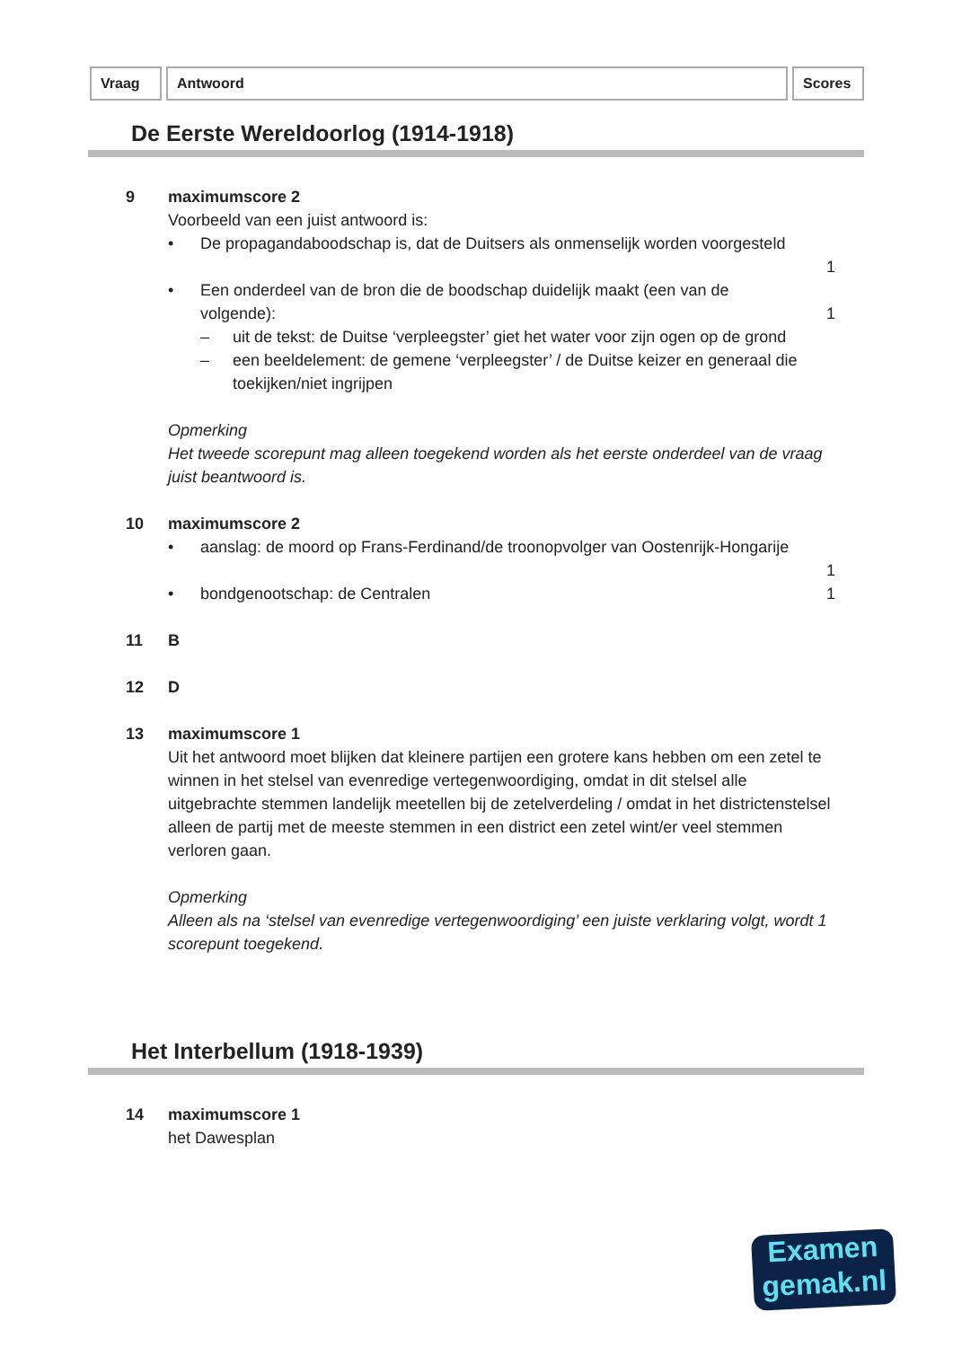Vraag Antwoord Scores
De Eerste Wereldoorlog (1914-1918)
9 maximumscore 2
Voorbeeld van een juist antwoord is:
• De propagandaboodschap is, dat de Duitsers als onmenselijk worden voorgesteld
1
• Een onderdeel van de bron die de boodschap duidelijk maakt (een van de volgende):
– uit de tekst: de Duitse ‘verpleegster’ giet het water voor zijn ogen op de grond
– een beeldelement: de gemene ‘verpleegster’ / de Duitse keizer en generaal die toekijken/niet ingrijpen
1
Opmerking
Het tweede scorepunt mag alleen toegekend worden als het eerste onderdeel van de vraag juist beantwoord is.
10 maximumscore 2
• aanslag: de moord op Frans-Ferdinand/de troonopvolger van Oostenrijk-Hongarije
1
• bondgenootschap: de Centralen 1
11 B
12 D
13 maximumscore 1
Uit het antwoord moet blijken dat kleinere partijen een grotere kans hebben om een zetel te winnen in het stelsel van evenredige vertegenwoordiging, omdat in dit stelsel alle uitgebrachte stemmen landelijk meetellen bij de zetelverdeling / omdat in het districtenstelsel alleen de partij met de meeste stemmen in een district een zetel wint/er veel stemmen verloren gaan.
Opmerking
Alleen als na ‘stelsel van evenredige vertegenwoordiging’ een juiste verklaring volgt, wordt 1 scorepunt toegekend.
Het Interbellum (1918-1939)
14 maximumscore 1
het Dawesplan
Examen
gemak.nl